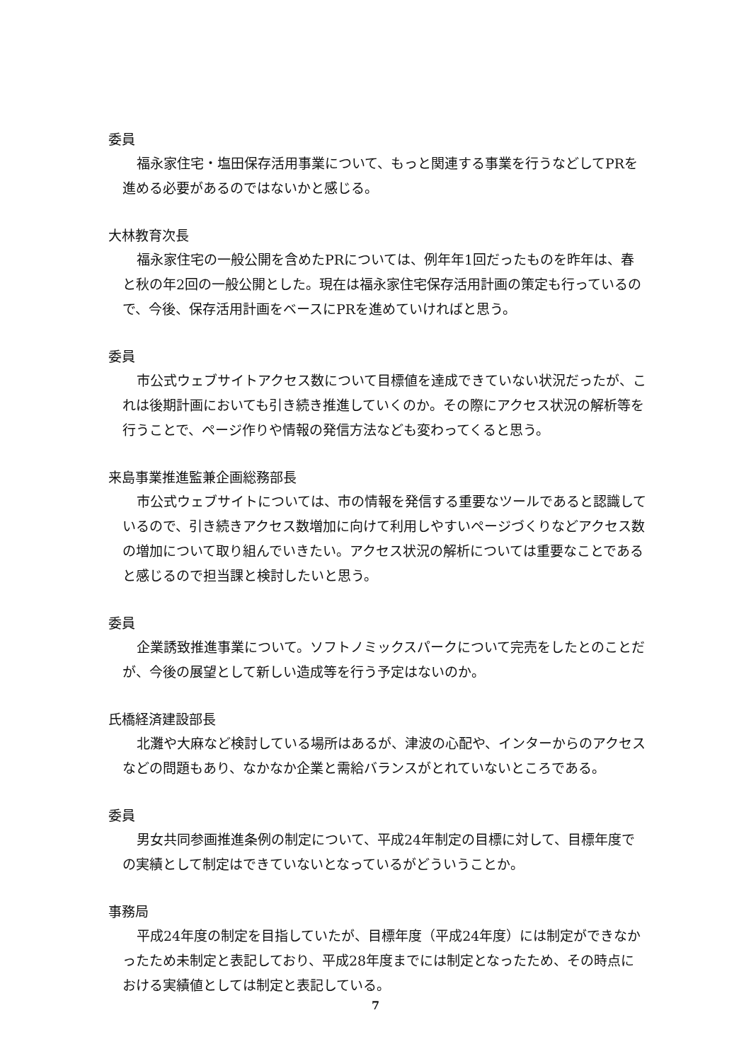委員
福永家住宅・塩田保存活用事業について、もっと関連する事業を行うなどしてPRを進める必要があるのではないかと感じる。
大林教育次長
福永家住宅の一般公開を含めたPRについては、例年年1回だったものを昨年は、春と秋の年2回の一般公開とした。現在は福永家住宅保存活用計画の策定も行っているので、今後、保存活用計画をベースにPRを進めていければと思う。
委員
市公式ウェブサイトアクセス数について目標値を達成できていない状況だったが、これは後期計画においても引き続き推進していくのか。その際にアクセス状況の解析等を行うことで、ページ作りや情報の発信方法なども変わってくると思う。
来島事業推進監兼企画総務部長
市公式ウェブサイトについては、市の情報を発信する重要なツールであると認識しているので、引き続きアクセス数増加に向けて利用しやすいページづくりなどアクセス数の増加について取り組んでいきたい。アクセス状況の解析については重要なことであると感じるので担当課と検討したいと思う。
委員
企業誘致推進事業について。ソフトノミックスパークについて完売をしたとのことだが、今後の展望として新しい造成等を行う予定はないのか。
氏橋経済建設部長
北灘や大麻など検討している場所はあるが、津波の心配や、インターからのアクセスなどの問題もあり、なかなか企業と需給バランスがとれていないところである。
委員
男女共同参画推進条例の制定について、平成24年制定の目標に対して、目標年度での実績として制定はできていないとなっているがどういうことか。
事務局
平成24年度の制定を目指していたが、目標年度（平成24年度）には制定ができなかったため未制定と表記しており、平成28年度までには制定となったため、その時点における実績値としては制定と表記している。
7